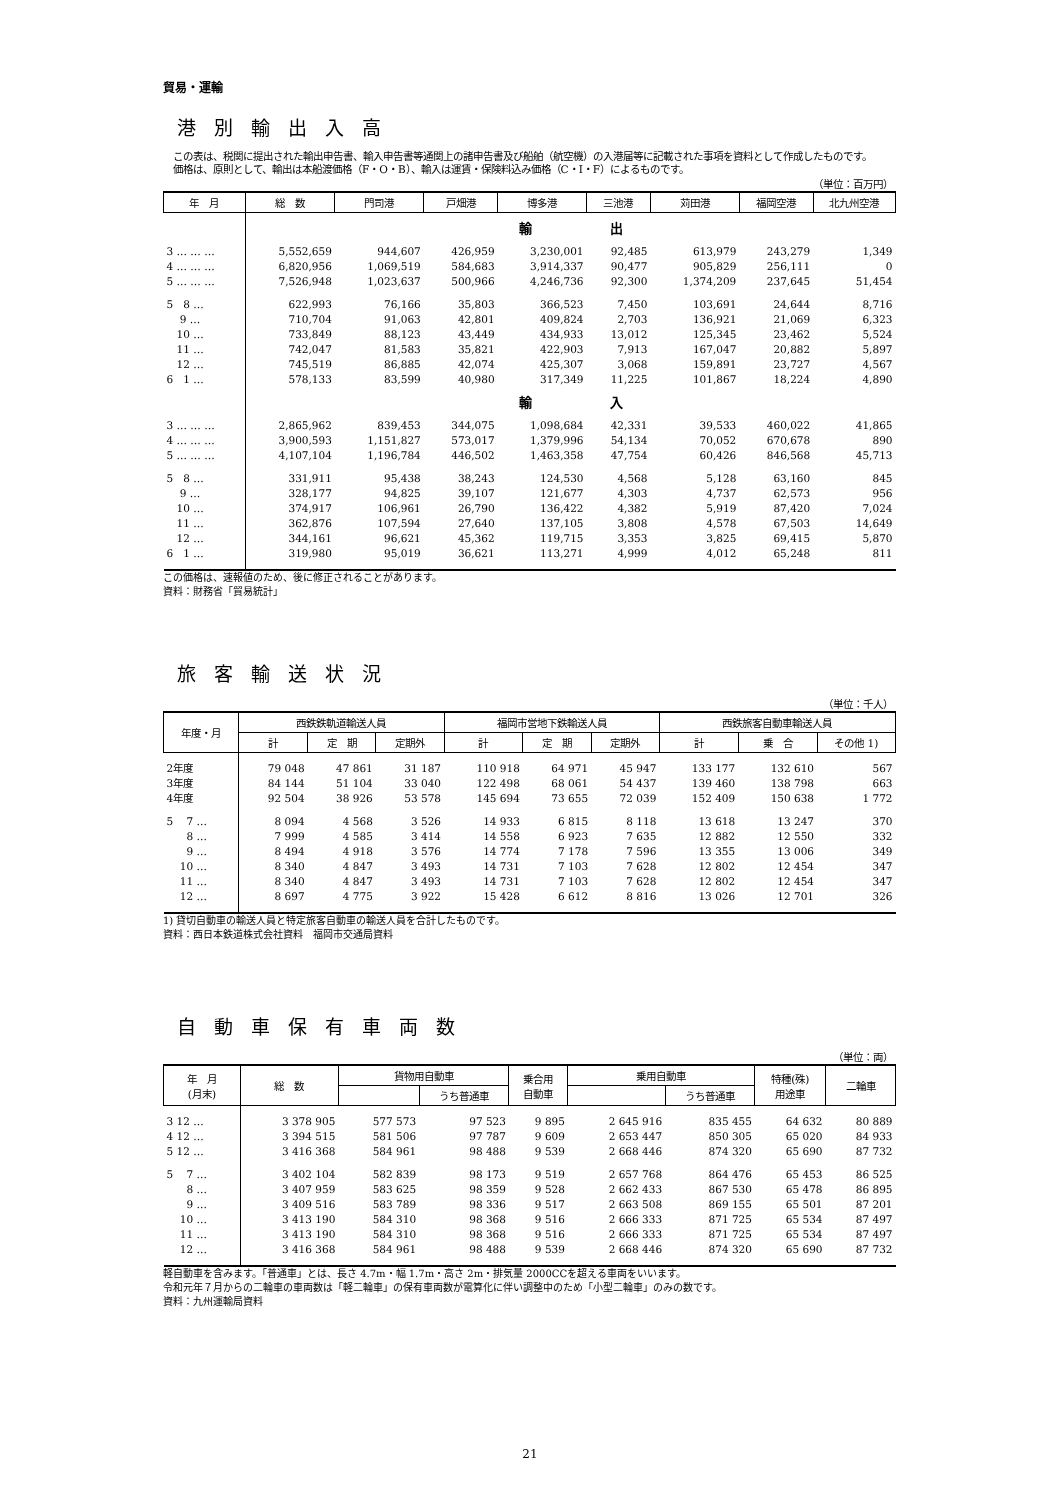貿易・運輸
港別輸出入高
　この表は、税関に提出された輸出申告書、輸入申告書等通関上の諸申告書及び船舶（航空機）の入港届等に記載された事項を資料として作成したものです。
　価格は、原則として、輸出は本船渡価格（F・O・B）、輸入は運賃・保険料込み価格（C・I・F）によるものです。
（単位：百万円）
| 年 月 | 総 数 | 門司港 | 戸畑港 | 博多港 | 三池港 | 苅田港 | 福岡空港 | 北九州空港 |
| --- | --- | --- | --- | --- | --- | --- | --- | --- |
| | 輸 出 | | | | | | | |
| 3 … … … | 5,552,659 | 944,607 | 426,959 | 3,230,001 | 92,485 | 613,979 | 243,279 | 1,349 |
| 4 … … … | 6,820,956 | 1,069,519 | 584,683 | 3,914,337 | 90,477 | 905,829 | 256,111 | 0 |
| 5 … … … | 7,526,948 | 1,023,637 | 500,966 | 4,246,736 | 92,300 | 1,374,209 | 237,645 | 51,454 |
| 5 8 … | 622,993 | 76,166 | 35,803 | 366,523 | 7,450 | 103,691 | 24,644 | 8,716 |
| 9 … | 710,704 | 91,063 | 42,801 | 409,824 | 2,703 | 136,921 | 21,069 | 6,323 |
| 10 … | 733,849 | 88,123 | 43,449 | 434,933 | 13,012 | 125,345 | 23,462 | 5,524 |
| 11 … | 742,047 | 81,583 | 35,821 | 422,903 | 7,913 | 167,047 | 20,882 | 5,897 |
| 12 … | 745,519 | 86,885 | 42,074 | 425,307 | 3,068 | 159,891 | 23,727 | 4,567 |
| 6 1 … | 578,133 | 83,599 | 40,980 | 317,349 | 11,225 | 101,867 | 18,224 | 4,890 |
| | 輸 入 | | | | | | | |
| 3 … … … | 2,865,962 | 839,453 | 344,075 | 1,098,684 | 42,331 | 39,533 | 460,022 | 41,865 |
| 4 … … … | 3,900,593 | 1,151,827 | 573,017 | 1,379,996 | 54,134 | 70,052 | 670,678 | 890 |
| 5 … … … | 4,107,104 | 1,196,784 | 446,502 | 1,463,358 | 47,754 | 60,426 | 846,568 | 45,713 |
| 5 8 … | 331,911 | 95,438 | 38,243 | 124,530 | 4,568 | 5,128 | 63,160 | 845 |
| 9 … | 328,177 | 94,825 | 39,107 | 121,677 | 4,303 | 4,737 | 62,573 | 956 |
| 10 … | 374,917 | 106,961 | 26,790 | 136,422 | 4,382 | 5,919 | 87,420 | 7,024 |
| 11 … | 362,876 | 107,594 | 27,640 | 137,105 | 3,808 | 4,578 | 67,503 | 14,649 |
| 12 … | 344,161 | 96,621 | 45,362 | 119,715 | 3,353 | 3,825 | 69,415 | 5,870 |
| 6 1 … | 319,980 | 95,019 | 36,621 | 113,271 | 4,999 | 4,012 | 65,248 | 811 |
この価格は、速報値のため、後に修正されることがあります。
資料：財務省「貿易統計」
旅客輸送状況
（単位：千人）
| 年度・月 | 西鉄鉄軌道輸送人員 | | | 福岡市営地下鉄輸送人員 | | | 西鉄旅客自動車輸送人員 | | |
| --- | --- | --- | --- | --- | --- | --- | --- | --- | --- |
| | 計 | 定 期 | 定期外 | 計 | 定 期 | 定期外 | 計 | 乗 合 | その他 1) |
| 2年度 | 79 048 | 47 861 | 31 187 | 110 918 | 64 971 | 45 947 | 133 177 | 132 610 | 567 |
| 3年度 | 84 144 | 51 104 | 33 040 | 122 498 | 68 061 | 54 437 | 139 460 | 138 798 | 663 |
| 4年度 | 92 504 | 38 926 | 53 578 | 145 694 | 73 655 | 72 039 | 152 409 | 150 638 | 1 772 |
| 5 7 … | 8 094 | 4 568 | 3 526 | 14 933 | 6 815 | 8 118 | 13 618 | 13 247 | 370 |
| 8 … | 7 999 | 4 585 | 3 414 | 14 558 | 6 923 | 7 635 | 12 882 | 12 550 | 332 |
| 9 … | 8 494 | 4 918 | 3 576 | 14 774 | 7 178 | 7 596 | 13 355 | 13 006 | 349 |
| 10 … | 8 340 | 4 847 | 3 493 | 14 731 | 7 103 | 7 628 | 12 802 | 12 454 | 347 |
| 11 … | 8 340 | 4 847 | 3 493 | 14 731 | 7 103 | 7 628 | 12 802 | 12 454 | 347 |
| 12 … | 8 697 | 4 775 | 3 922 | 15 428 | 6 612 | 8 816 | 13 026 | 12 701 | 326 |
1) 貸切自動車の輸送人員と特定旅客自動車の輸送人員を合計したものです。
資料：西日本鉄道株式会社資料　福岡市交通局資料
自動車保有車両数
（単位：両）
| 年 月 (月末) | 総 数 | 貨物用自動車 | | 乗合用 自動車 | 乗用自動車 | | 特種(殊) 用途車 | 二輪車 |
| --- | --- | --- | --- | --- | --- | --- | --- | --- |
| | | | うち普通車 | | | うち普通車 | | |
| 3 12 … | 3 378 905 | 577 573 | 97 523 | 9 895 | 2 645 916 | 835 455 | 64 632 | 80 889 |
| 4 12 … | 3 394 515 | 581 506 | 97 787 | 9 609 | 2 653 447 | 850 305 | 65 020 | 84 933 |
| 5 12 … | 3 416 368 | 584 961 | 98 488 | 9 539 | 2 668 446 | 874 320 | 65 690 | 87 732 |
| 5 7 … | 3 402 104 | 582 839 | 98 173 | 9 519 | 2 657 768 | 864 476 | 65 453 | 86 525 |
| 8 … | 3 407 959 | 583 625 | 98 359 | 9 528 | 2 662 433 | 867 530 | 65 478 | 86 895 |
| 9 … | 3 409 516 | 583 789 | 98 336 | 9 517 | 2 663 508 | 869 155 | 65 501 | 87 201 |
| 10 … | 3 413 190 | 584 310 | 98 368 | 9 516 | 2 666 333 | 871 725 | 65 534 | 87 497 |
| 11 … | 3 413 190 | 584 310 | 98 368 | 9 516 | 2 666 333 | 871 725 | 65 534 | 87 497 |
| 12 … | 3 416 368 | 584 961 | 98 488 | 9 539 | 2 668 446 | 874 320 | 65 690 | 87 732 |
軽自動車を含みます。「普通車」とは、長さ 4.7m・幅 1.7m・高さ 2m・排気量 2000CCを超える車両をいいます。
令和元年７月からの二輪車の車両数は「軽二輪車」の保有車両数が電算化に伴い調整中のため「小型二輪車」のみの数です。
資料：九州運輸局資料
21